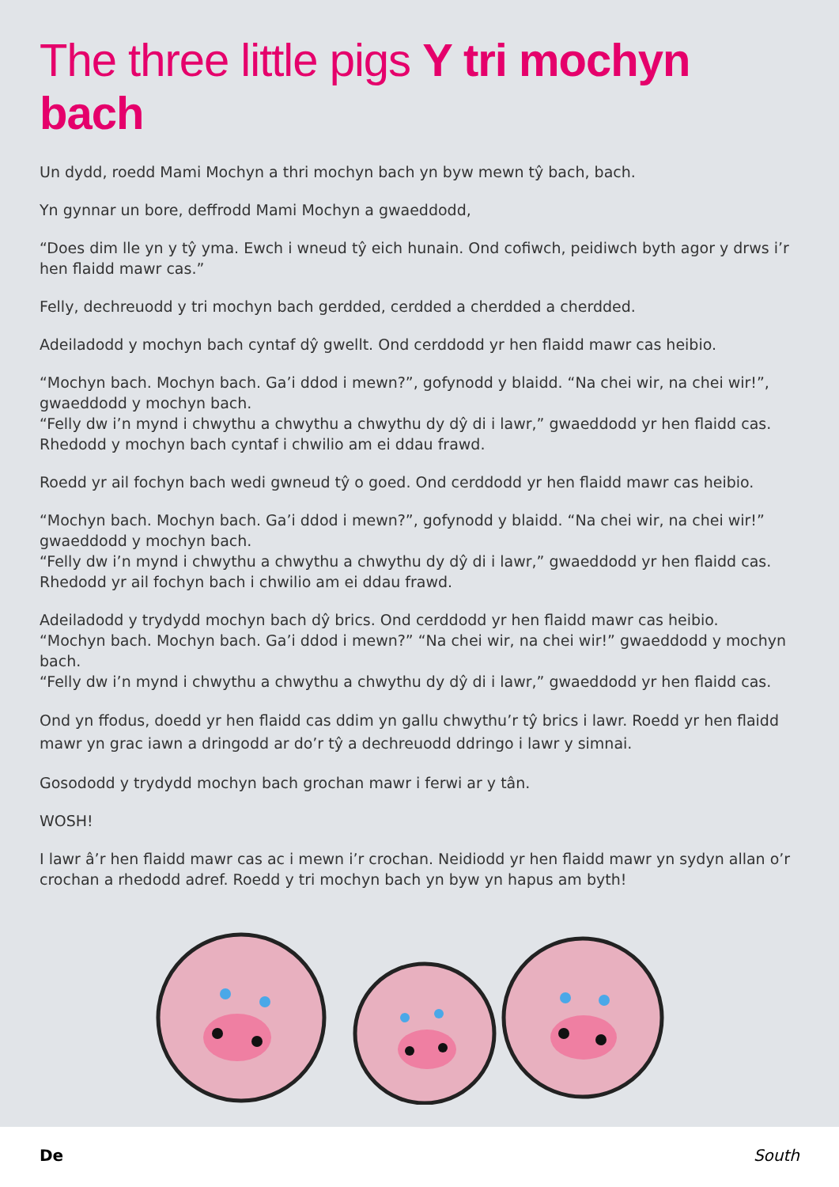The three little pigs Y tri mochyn bach
Un dydd, roedd Mami Mochyn a thri mochyn bach yn byw mewn tŷ bach, bach.
Yn gynnar un bore, deffrodd Mami Mochyn a gwaeddodd,
“Does dim lle yn y tŷ yma. Ewch i wneud tŷ eich hunain. Ond cofiwch, peidiwch byth agor y drws i’r hen flaidd mawr cas.”
Felly, dechreuodd y tri mochyn bach gerdded, cerdded a cherdded a cherdded.
Adeiladodd y mochyn bach cyntaf dŷ gwellt. Ond cerddodd yr hen flaidd mawr cas heibio.
“Mochyn bach. Mochyn bach. Ga’i ddod i mewn?”, gofynodd y blaidd. “Na chei wir, na chei wir!”, gwaeddodd y mochyn bach.
“Felly dw i’n mynd i chwythu a chwythu a chwythu dy dŷ di i lawr,” gwaeddodd yr hen flaidd cas.
Rhedodd y mochyn bach cyntaf i chwilio am ei ddau frawd.
Roedd yr ail fochyn bach wedi gwneud tŷ o goed. Ond cerddodd yr hen flaidd mawr cas heibio.
“Mochyn bach. Mochyn bach. Ga’i ddod i mewn?”, gofynodd y blaidd. “Na chei wir, na chei wir!” gwaeddodd y mochyn bach.
“Felly dw i’n mynd i chwythu a chwythu a chwythu dy dŷ di i lawr,” gwaeddodd yr hen flaidd cas.
Rhedodd yr ail fochyn bach i chwilio am ei ddau frawd.
Adeiladodd y trydydd mochyn bach dŷ brics. Ond cerddodd yr hen flaidd mawr cas heibio.
“Mochyn bach. Mochyn bach. Ga’i ddod i mewn?” “Na chei wir, na chei wir!” gwaeddodd y mochyn bach.
“Felly dw i’n mynd i chwythu a chwythu a chwythu dy dŷ di i lawr,” gwaeddodd yr hen flaidd cas.
Ond yn ffodus, doedd yr hen flaidd cas ddim yn gallu chwythu’r tŷ brics i lawr. Roedd yr hen flaidd mawr yn grac iawn a dringodd ar do’r tŷ a dechreuodd ddringo i lawr y simnai.
Gosododd y trydydd mochyn bach grochan mawr i ferwi ar y tân.
WOSH!
I lawr â’r hen flaidd mawr cas ac i mewn i’r crochan. Neidiodd yr hen flaidd mawr yn sydyn allan o’r crochan a rhedodd adref. Roedd y tri mochyn bach yn byw yn hapus am byth!
De South